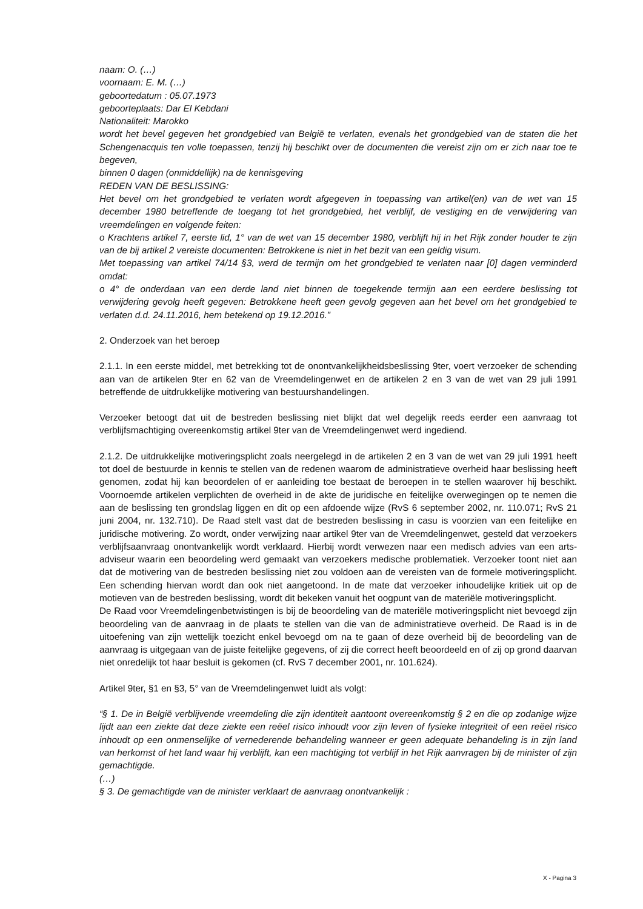naam: O. (…)
voornaam: E. M. (…)
geboortedatum : 05.07.1973
geboorteplaats: Dar El Kebdani
Nationaliteit: Marokko
wordt het bevel gegeven het grondgebied van België te verlaten, evenals het grondgebied van de staten die het Schengenacquis ten volle toepassen, tenzij hij beschikt over de documenten die vereist zijn om er zich naar toe te begeven,
binnen 0 dagen (onmiddellijk) na de kennisgeving
REDEN VAN DE BESLISSING:
Het bevel om het grondgebied te verlaten wordt afgegeven in toepassing van artikel(en) van de wet van 15 december 1980 betreffende de toegang tot het grondgebied, het verblijf, de vestiging en de verwijdering van vreemdelingen en volgende feiten:
o Krachtens artikel 7, eerste lid, 1° van de wet van 15 december 1980, verblijft hij in het Rijk zonder houder te zijn van de bij artikel 2 vereiste documenten: Betrokkene is niet in het bezit van een geldig visum.
Met toepassing van artikel 74/14 §3, werd de termijn om het grondgebied te verlaten naar [0] dagen verminderd omdat:
o 4° de onderdaan van een derde land niet binnen de toegekende termijn aan een eerdere beslissing tot verwijdering gevolg heeft gegeven: Betrokkene heeft geen gevolg gegeven aan het bevel om het grondgebied te verlaten d.d. 24.11.2016, hem betekend op 19.12.2016.”
2. Onderzoek van het beroep
2.1.1. In een eerste middel, met betrekking tot de onontvankelijkheidsbeslissing 9ter, voert verzoeker de schending aan van de artikelen 9ter en 62 van de Vreemdelingenwet en de artikelen 2 en 3 van de wet van 29 juli 1991 betreffende de uitdrukkelijke motivering van bestuurshandelingen.
Verzoeker betoogt dat uit de bestreden beslissing niet blijkt dat wel degelijk reeds eerder een aanvraag tot verblijfsmachtiging overeenkomstig artikel 9ter van de Vreemdelingenwet werd ingediend.
2.1.2. De uitdrukkelijke motiveringsplicht zoals neergelegd in de artikelen 2 en 3 van de wet van 29 juli 1991 heeft tot doel de bestuurde in kennis te stellen van de redenen waarom de administratieve overheid haar beslissing heeft genomen, zodat hij kan beoordelen of er aanleiding toe bestaat de beroepen in te stellen waarover hij beschikt. Voornoemde artikelen verplichten de overheid in de akte de juridische en feitelijke overwegingen op te nemen die aan de beslissing ten grondslag liggen en dit op een afdoende wijze (RvS 6 september 2002, nr. 110.071; RvS 21 juni 2004, nr. 132.710). De Raad stelt vast dat de bestreden beslissing in casu is voorzien van een feitelijke en juridische motivering. Zo wordt, onder verwijzing naar artikel 9ter van de Vreemdelingenwet, gesteld dat verzoekers verblijfsaanvraag onontvankelijk wordt verklaard. Hierbij wordt verwezen naar een medisch advies van een arts-adviseur waarin een beoordeling werd gemaakt van verzoekers medische problematiek. Verzoeker toont niet aan dat de motivering van de bestreden beslissing niet zou voldoen aan de vereisten van de formele motiveringsplicht. Een schending hiervan wordt dan ook niet aangetoond. In de mate dat verzoeker inhoudelijke kritiek uit op de motieven van de bestreden beslissing, wordt dit bekeken vanuit het oogpunt van de materiële motiveringsplicht.
De Raad voor Vreemdelingenbetwistingen is bij de beoordeling van de materiële motiveringsplicht niet bevoegd zijn beoordeling van de aanvraag in de plaats te stellen van die van de administratieve overheid. De Raad is in de uitoefening van zijn wettelijk toezicht enkel bevoegd om na te gaan of deze overheid bij de beoordeling van de aanvraag is uitgegaan van de juiste feitelijke gegevens, of zij die correct heeft beoordeeld en of zij op grond daarvan niet onredelijk tot haar besluit is gekomen (cf. RvS 7 december 2001, nr. 101.624).
Artikel 9ter, §1 en §3, 5° van de Vreemdelingenwet luidt als volgt:
“§ 1. De in België verblijvende vreemdeling die zijn identiteit aantoont overeenkomstig § 2 en die op zodanige wijze lijdt aan een ziekte dat deze ziekte een reëel risico inhoudt voor zijn leven of fysieke integriteit of een reëel risico inhoudt op een onmenselijke of vernederende behandeling wanneer er geen adequate behandeling is in zijn land van herkomst of het land waar hij verblijft, kan een machtiging tot verblijf in het Rijk aanvragen bij de minister of zijn gemachtigde.
(…)
§ 3. De gemachtigde van de minister verklaart de aanvraag onontvankelijk :
X - Pagina 3